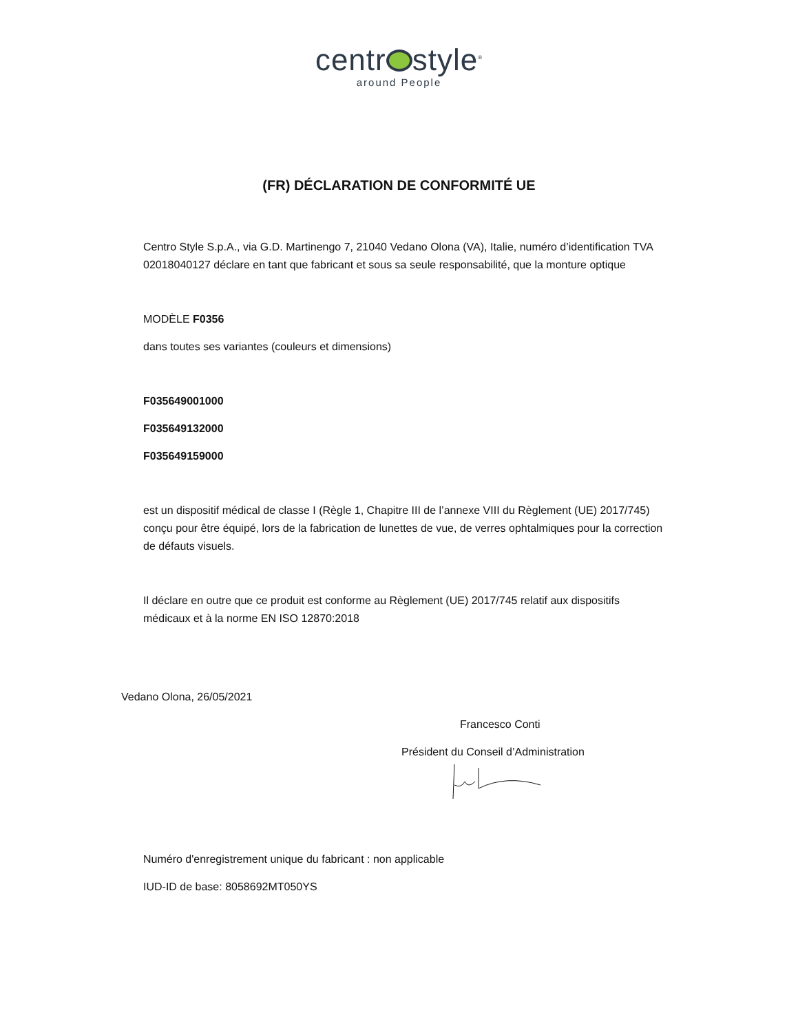centr style<sup>®</sup>
around People
(FR) DÉCLARATION DE CONFORMITÉ UE
Centro Style S.p.A., via G.D. Martinengo 7, 21040 Vedano Olona (VA), Italie, numéro d’identification TVA 02018040127 déclare en tant que fabricant et sous sa seule responsabilité, que la monture optique
MODÈLE F0356
dans toutes ses variantes (couleurs et dimensions)
F035649001000
F035649132000
F035649159000
est un dispositif médical de classe I (Règle 1, Chapitre III de l’annexe VIII du Règlement (UE) 2017/745) conçu pour être équipé, lors de la fabrication de lunettes de vue, de verres ophtalmiques pour la correction de défauts visuels.
Il déclare en outre que ce produit est conforme au Règlement (UE) 2017/745 relatif aux dispositifs médicaux et à la norme EN ISO 12870:2018
Vedano Olona, 26/05/2021
Francesco Conti
Président du Conseil d’Administration
Numéro d'enregistrement unique du fabricant : non applicable
IUD-ID de base: 8058692MT050YS